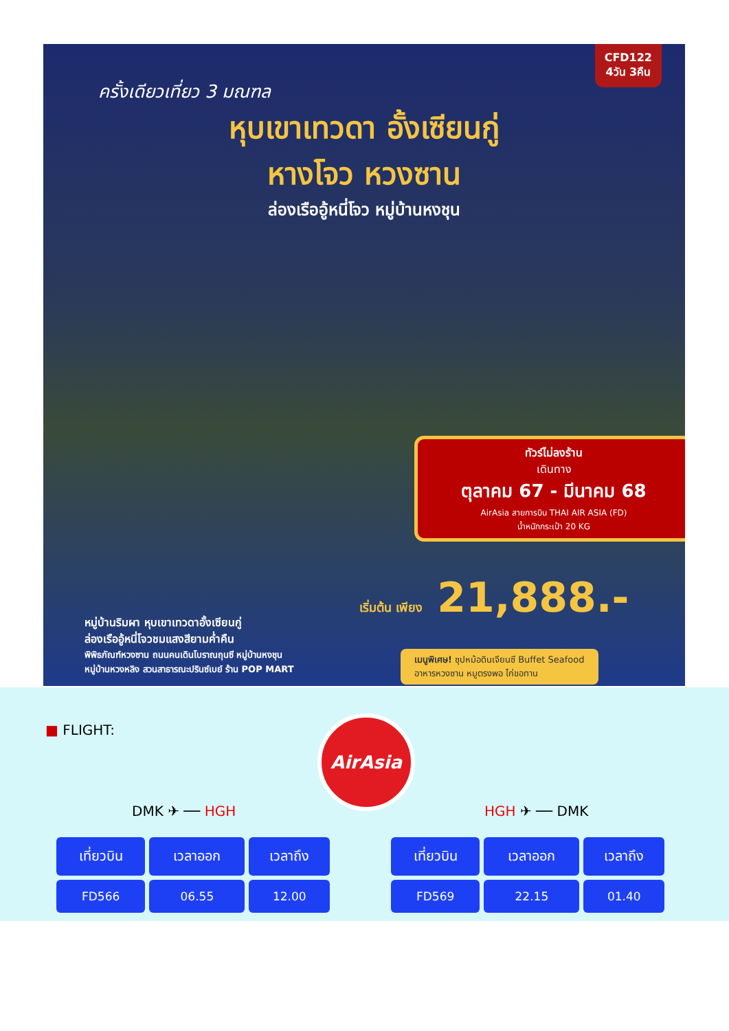CFD122
4วัน 3คืน
ครั้งเดียวเที่ยว 3 มณฑล
หุบเขาเทวดา อั้งเซียนกู่
หางโจว หวงซาน
ล่องเรืออู้หนี่โจว หมู่บ้านหงชุน
ทัวร์ไม่ลงร้าน
เดินทาง
ตุลาคม 67 - มีนาคม 68
AirAsia สายการบิน THAI AIR ASIA (FD)
น้ำหนักกระเป๋า 20 KG
เริ่มต้น เพียง 21,888.-
หมู่บ้านริมผา หุบเขาเทวดาอั้งเซียนกู่
ล่องเรืออู้หนี่โจวชมแสงสียามค่ำคืน
พิพิธภัณฑ์หวงซาน ถนนคนเดินโบราณถุนซี หมู่บ้านหงชุน
หมู่บ้านหวงหลิง สวนสาธารณะปรินซ์เบย์ ร้าน POP MART
เมนูพิเศษ! ซุปหม้อดินเจียนซี Buffet Seafood
อาหารหวงซาน หมูตรงพอ ไก่ขอทาน
■ FLIGHT: AirAsia
DMK ✈ ── HGH HGH ✈ ── DMK
| เที่ยวบิน | เวลาออก | เวลาถึง |
| --- | --- | --- |
| FD566 | 06.55 | 12.00 |
| เที่ยวบิน | เวลาออก | เวลาถึง |
| --- | --- | --- |
| FD569 | 22.15 | 01.40 |